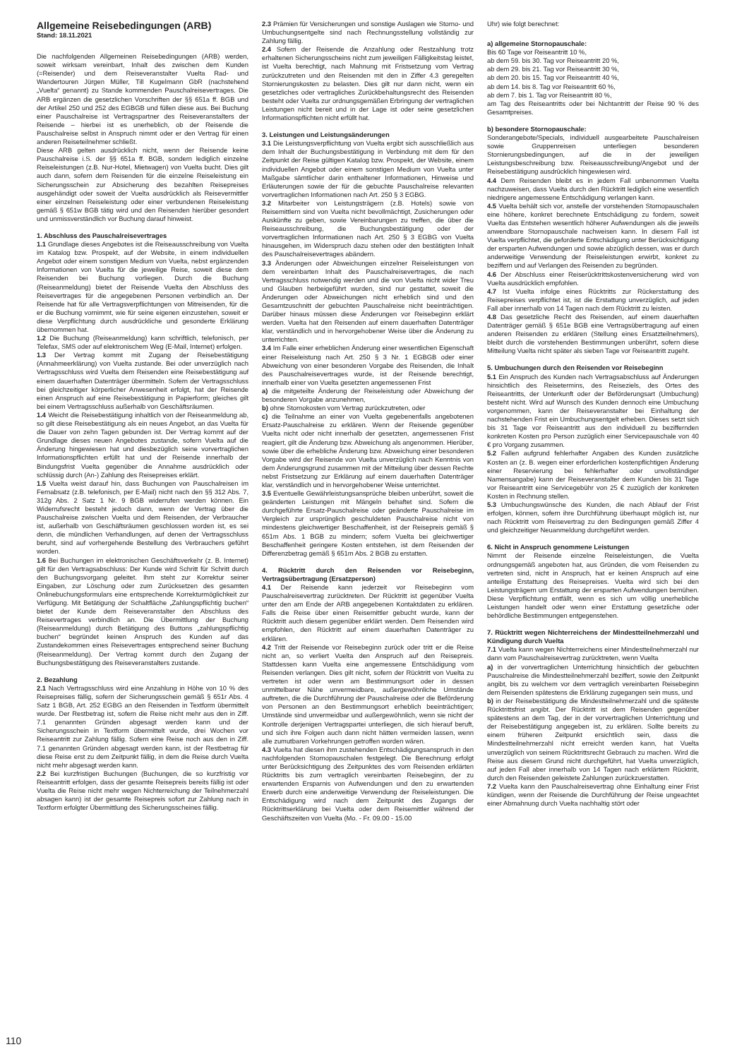Allgemeine Reisebedingungen (ARB)
Stand: 18.11.2021
Die nachfolgenden Allgemeinen Reisebedingungen (ARB) werden, soweit wirksam vereinbart, Inhalt des zwischen dem Kunden (=Reisender) und dem Reiseveranstalter Vuelta Rad- und Wandertouren Jürgen Müller, Till Kugelmann GbR (nachstehend „Vuelta“ genannt) zu Stande kommenden Pauschalreisevertrages. Die ARB ergänzen die gesetzlichen Vorschriften der §§ 651a ff. BGB und der Artikel 250 und 252 des EGBGB und füllen diese aus. Bei Buchung einer Pauschalreise ist Vertragspartner des Reiseveranstalters der Reisende – hierbei ist es unerheblich, ob der Reisende die Pauschalreise selbst in Anspruch nimmt oder er den Vertrag für einen anderen Reiseteilnehmer schließt.
Diese ARB gelten ausdrücklich nicht, wenn der Reisende keine Pauschalreise i.S. der §§ 651a ff. BGB, sondern lediglich einzelne Reiseleistungen (z.B. Nur-Hotel, Mietwagen) von Vuelta bucht. Dies gilt auch dann, sofern dem Reisenden für die einzelne Reiseleistung ein Sicherungsschein zur Absicherung des bezahlten Reisepreises ausgehändigt oder soweit der Vuelta ausdrücklich als Reisevermittler einer einzelnen Reiseleistung oder einer verbundenen Reiseleistung gemäß § 651w BGB tätig wird und den Reisenden hierüber gesondert und unmissverständlich vor Buchung darauf hinweist.
1. Abschluss des Pauschalreisevertrages
1.1 Grundlage dieses Angebotes ist die Reiseausschreibung von Vuelta im Katalog bzw. Prospekt, auf der Website, in einem individuellen Angebot oder einem sonstigen Medium von Vuelta, nebst ergänzenden Informationen von Vuelta für die jeweilige Reise, soweit diese dem Reisenden bei Buchung vorliegen. Durch die Buchung (Reiseanmeldung) bietet der Reisende Vuelta den Abschluss des Reisevertrages für die angegebenen Personen verbindlich an. Der Reisende hat für alle Vertragsverpflichtungen von Mitreisenden, für die er die Buchung vornimmt, wie für seine eigenen einzustehen, soweit er diese Verpflichtung durch ausdrückliche und gesonderte Erklärung übernommen hat.
1.2 Die Buchung (Reiseanmeldung) kann schriftlich, telefonisch, per Telefax, SMS oder auf elektronischem Weg (E-Mail, Internet) erfolgen.
1.3 Der Vertrag kommt mit Zugang der Reisebestätigung (Annahmeerklärung) von Vuelta zustande. Bei oder unverzüglich nach Vertragsschluss wird Vuelta dem Reisenden eine Reisebestätigung auf einem dauerhaften Datenträger übermitteln. Sofern der Vertragsschluss bei gleichzeitiger körperlicher Anwesenheit erfolgt, hat der Reisende einen Anspruch auf eine Reisebestätigung in Papierform; gleiches gilt bei einem Vertragsschluss außerhalb von Geschäftsräumen.
1.4 Weicht die Reisebestätigung inhaltlich von der Reiseanmeldung ab, so gilt diese Reisebestätigung als ein neues Angebot, an das Vuelta für die Dauer von zehn Tagen gebunden ist. Der Vertrag kommt auf der Grundlage dieses neuen Angebotes zustande, sofern Vuelta auf die Änderung hingewiesen hat und diesbezüglich seine vorvertraglichen Informationspflichten erfüllt hat und der Reisende innerhalb der Bindungsfrist Vuelta gegenüber die Annahme ausdrücklich oder schlüssig durch (An-) Zahlung des Reisepreises erklärt.
1.5 Vuelta weist darauf hin, dass Buchungen von Pauschalreisen im Fernabsatz (z.B. telefonisch, per E-Mail) nicht nach den §§ 312 Abs. 7, 312g Abs. 2 Satz 1 Nr. 9 BGB widerrufen werden können. Ein Widerrufsrecht besteht jedoch dann, wenn der Vertrag über die Pauschalreise zwischen Vuelta und dem Reisenden, der Verbraucher ist, außerhalb von Geschäftsräumen geschlossen worden ist, es sei denn, die mündlichen Verhandlungen, auf denen der Vertragsschluss beruht, sind auf vorhergehende Bestellung des Verbrauchers geführt worden.
1.6 Bei Buchungen im elektronischen Geschäftsverkehr (z. B. Internet) gilt für den Vertragsabschluss: Der Kunde wird Schritt für Schritt durch den Buchungsvorgang geleitet. Ihm steht zur Korrektur seiner Eingaben, zur Löschung oder zum Zurücksetzen des gesamten Onlinebuchungsformulars eine entsprechende Korrekturmöglichkeit zur Verfügung. Mit Betätigung der Schaltfläche „Zahlungspflichtig buchen“ bietet der Kunde dem Reiseveranstalter den Abschluss des Reisevertrages verbindlich an. Die Übermittlung der Buchung (Reiseanmeldung) durch Betätigung des Buttons „zahlungspflichtig buchen“ begründet keinen Anspruch des Kunden auf das Zustandekommen eines Reisevertrages entsprechend seiner Buchung (Reiseanmeldung). Der Vertrag kommt durch den Zugang der Buchungsbestätigung des Reiseveranstalters zustande.
2. Bezahlung
2.1 Nach Vertragsschluss wird eine Anzahlung in Höhe von 10 % des Reisepreises fällig, sofern der Sicherungsschein gemäß § 651r Abs. 4 Satz 1 BGB, Art. 252 EGBG an den Reisenden in Textform übermittelt wurde. Der Restbetrag ist, sofern die Reise nicht mehr aus den in Ziff. 7.1 genannten Gründen abgesagt werden kann und der Sicherungsschein in Textform übermittelt wurde, drei Wochen vor Reiseantritt zur Zahlung fällig. Sofern eine Reise noch aus den in Ziff. 7.1 genannten Gründen abgesagt werden kann, ist der Restbetrag für diese Reise erst zu dem Zeitpunkt fällig, in dem die Reise durch Vuelta nicht mehr abgesagt werden kann.
2.2 Bei kurzfristigen Buchungen (Buchungen, die so kurzfristig vor Reiseantritt erfolgen, dass der gesamte Reisepreis bereits fällig ist oder Vuelta die Reise nicht mehr wegen Nichterreichung der Teilnehmerzahl absagen kann) ist der gesamte Reisepreis sofort zur Zahlung nach in Textform erfolgter Übermittlung des Sicherungsscheines fällig.
2.3 Prämien für Versicherungen und sonstige Auslagen wie Storno- und Umbuchungsentgelte sind nach Rechnungsstellung vollständig zur Zahlung fällig.
2.4 Sofern der Reisende die Anzahlung oder Restzahlung trotz erhaltenen Sicherungsscheins nicht zum jeweiligen Fälligkeitstag leistet, ist Vuelta berechtigt, nach Mahnung mit Fristsetzung vom Vertrag zurückzutreten und den Reisenden mit den in Ziffer 4.3 geregelten Stornierungskosten zu belasten. Dies gilt nur dann nicht, wenn ein gesetzliches oder vertragliches Zurückbehaltungsrecht des Reisenden besteht oder Vuelta zur ordnungsgemäßen Erbringung der vertraglichen Leistungen nicht bereit und in der Lage ist oder seine gesetzlichen Informationspflichten nicht erfüllt hat.
3. Leistungen und Leistungsänderungen
3.1 Die Leistungsverpflichtung von Vuelta ergibt sich ausschließlich aus dem Inhalt der Buchungsbestätigung in Verbindung mit dem für den Zeitpunkt der Reise gültigen Katalog bzw. Prospekt, der Website, einem individuellen Angebot oder einem sonstigen Medium von Vuelta unter Maßgabe sämtlicher darin enthaltener Informationen, Hinweise und Erläuterungen sowie der für die gebuchte Pauschalreise relevanten vorvertraglichen Informationen nach Art. 250 § 3 EGBG.
3.2 Mitarbeiter von Leistungsträgern (z.B. Hotels) sowie von Reisemittlern sind von Vuelta nicht bevollmächtigt, Zusicherungen oder Auskünfte zu geben, sowie Vereinbarungen zu treffen, die über die Reiseausschreibung, die Buchungsbestätigung oder der vorvertraglichen Informationen nach Art. 250 § 3 EGBG von Vuelta hinausgehen, im Widerspruch dazu stehen oder den bestätigten Inhalt des Pauschalreisevertrages abändern.
3.3 Änderungen oder Abweichungen einzelner Reiseleistungen von dem vereinbarten Inhalt des Pauschalreisevertrages, die nach Vertragsschluss notwendig werden und die von Vuelta nicht wider Treu und Glauben herbeigeführt wurden, sind nur gestattet, soweit die Änderungen oder Abweichungen nicht erheblich sind und den Gesamtzuschnitt der gebuchten Pauschalreise nicht beeinträchtigen. Darüber hinaus müssen diese Änderungen vor Reisebeginn erklärt werden. Vuelta hat den Reisenden auf einem dauerhaften Datenträger klar, verständlich und in hervorgehobener Weise über die Änderung zu unterrichten.
3.4 Im Falle einer erheblichen Änderung einer wesentlichen Eigenschaft einer Reiseleistung nach Art. 250 § 3 Nr. 1 EGBGB oder einer Abweichung von einer besonderen Vorgabe des Reisenden, die Inhalt des Pauschalreisevertrages wurde, ist der Reisende berechtigt, innerhalb einer von Vuelta gesetzten angemessenen Frist
a) die mitgeteilte Änderung der Reiseleistung oder Abweichung der besonderen Vorgabe anzunehmen,
b) ohne Stornokosten vom Vertrag zurückzutreten, oder
c) die Teilnahme an einer von Vuelta gegebenenfalls angebotenen Ersatz-Pauschalreise zu erklären. Wenn der Reisende gegenüber Vuelta nicht oder nicht innerhalb der gesetzten, angemessenen Frist reagiert, gilt die Änderung bzw. Abweichung als angenommen. Hierüber, sowie über die erhebliche Änderung bzw. Abweichung einer besonderen Vorgabe wird der Reisende von Vuelta unverzüglich nach Kenntnis von dem Änderungsgrund zusammen mit der Mitteilung über dessen Rechte nebst Fristsetzung zur Erklärung auf einem dauerhaften Datenträger klar, verständlich und in hervorgehobener Weise unterrichtet.
3.5 Eventuelle Gewährleistungsansprüche bleiben unberührt, soweit die geänderten Leistungen mit Mängeln behaftet sind. Sofern die durchgeführte Ersatz-Pauschalreise oder geänderte Pauschalreise im Vergleich zur ursprünglich geschuldeten Pauschalreise nicht von mindestens gleichwertiger Beschaffenheit, ist der Reisepreis gemäß § 651m Abs. 1 BGB zu mindern; sofern Vuelta bei gleichwertiger Beschaffenheit geringere Kosten entstehen, ist dem Reisenden der Differenzbetrag gemäß § 651m Abs. 2 BGB zu erstatten.
4. Rücktritt durch den Reisenden vor Reisebeginn, Vertragsübertragung (Ersatzperson)
4.1 Der Reisende kann jederzeit vor Reisebeginn vom Pauschalreisevertrag zurücktreten. Der Rücktritt ist gegenüber Vuelta unter den am Ende der ARB angegebenen Kontaktdaten zu erklären. Falls die Reise über einen Reisemittler gebucht wurde, kann der Rücktritt auch diesem gegenüber erklärt werden. Dem Reisenden wird empfohlen, den Rücktritt auf einem dauerhaften Datenträger zu erklären.
4.2 Tritt der Reisende vor Reisebeginn zurück oder tritt er die Reise nicht an, so verliert Vuelta den Anspruch auf den Reisepreis. Stattdessen kann Vuelta eine angemessene Entschädigung vom Reisenden verlangen. Dies gilt nicht, sofern der Rücktritt von Vuelta zu vertreten ist oder wenn am Bestimmungsort oder in dessen unmittelbarer Nähe unvermeidbare, außergewöhnliche Umstände auftreten, die die Durchführung der Pauschalreise oder die Beförderung von Personen an den Bestimmungsort erheblich beeinträchtigen; Umstände sind unvermeidbar und außergewöhnlich, wenn sie nicht der Kontrolle derjenigen Vertragspartei unterliegen, die sich hierauf beruft, und sich ihre Folgen auch dann nicht hätten vermeiden lassen, wenn alle zumutbaren Vorkehrungen getroffen worden wären.
4.3 Vuelta hat diesen ihm zustehenden Entschädigungsanspruch in den nachfolgenden Stornopauschalen festgelegt. Die Berechnung erfolgt unter Berücksichtigung des Zeitpunktes des vom Reisenden erklärten Rücktritts bis zum vertraglich vereinbarten Reisebeginn, der zu erwartenden Ersparnis von Aufwendungen und den zu erwartenden Erwerb durch eine anderweitige Verwendung der Reiseleistungen. Die Entschädigung wird nach dem Zeitpunkt des Zugangs der Rücktrittserklärung bei Vuelta oder dem Reisemittler während der Geschäftszeiten von Vuelta (Mo. - Fr. 09.00 - 15.00
Uhr) wie folgt berechnet:
a) allgemeine Stornopauschale:
Bis 60 Tage vor Reiseantritt 10 %,
ab dem 59. bis 30. Tag vor Reiseantritt 20 %,
ab dem 29. bis 21. Tag vor Reiseantritt 30 %,
ab dem 20. bis 15. Tag vor Reiseantritt 40 %,
ab dem 14. bis 8. Tag vor Reiseantritt 60 %,
ab dem 7. bis 1. Tag vor Reiseantritt 80 %,
am Tag des Reiseantritts oder bei Nichtantritt der Reise 90 % des Gesamtpreises.
b) besondere Stornopauschale:
Sonderangebote/Specials, individuell ausgearbeitete Pauschalreisen sowie Gruppenreisen unterliegen besonderen Stornierungsbedingungen, auf die in der jeweiligen Leistungsbeschreibung bzw. Reiseausschreibung/Angebot und der Reisebestätigung ausdrücklich hingewiesen wird.
4.4 Dem Reisenden bleibt es in jedem Fall unbenommen Vuelta nachzuweisen, dass Vuelta durch den Rücktritt lediglich eine wesentlich niedrigere angemessene Entschädigung verlangen kann.
4.5 Vuelta behält sich vor, anstelle der vorstehenden Stornopauschalen eine höhere, konkret berechnete Entschädigung zu fordern, soweit Vuelta das Entstehen wesentlich höherer Aufwendungen als die jeweils anwendbare Stornopauschale nachweisen kann. In diesem Fall ist Vuelta verpflichtet, die geforderte Entschädigung unter Berücksichtigung der ersparten Aufwendungen und sowie abzüglich dessen, was er durch anderweitige Verwendung der Reiseleistungen erwirbt, konkret zu beziffern und auf Verlangen des Reisenden zu begründen.
4.6 Der Abschluss einer Reiserücktrittskostenversicherung wird von Vuelta ausdrücklich empfohlen.
4.7 Ist Vuelta infolge eines Rücktritts zur Rückerstattung des Reisepreises verpflichtet ist, ist die Erstattung unverzüglich, auf jeden Fall aber innerhalb von 14 Tagen nach dem Rücktritt zu leisten.
4.8 Das gesetzliche Recht des Reisenden, auf einem dauerhaften Datenträger gemäß § 651e BGB eine Vertragsübertragung auf einen anderen Reisenden zu erklären (Stellung eines Ersatzteilnehmers), bleibt durch die vorstehenden Bestimmungen unberührt, sofern diese Mitteilung Vuelta nicht später als sieben Tage vor Reiseantritt zugeht.
5. Umbuchungen durch den Reisenden vor Reisebeginn
5.1 Ein Anspruch des Kunden nach Vertragsabschluss auf Änderungen hinsichtlich des Reisetermins, des Reiseziels, des Ortes des Reiseantritts, der Unterkunft oder der Beförderungsart (Umbuchung) besteht nicht. Wird auf Wunsch des Kunden dennoch eine Umbuchung vorgenommen, kann der Reiseveranstalter bei Einhaltung der nachstehenden Frist ein Umbuchungsentgelt erheben. Dieses setzt sich bis 31 Tage vor Reiseantritt aus den individuell zu beziffernden konkreten Kosten pro Person zuzüglich einer Servicepauschale von 40 € pro Vorgang zusammen.
5.2 Fallen aufgrund fehlerhafter Angaben des Kunden zusätzliche Kosten an (z. B. wegen einer erforderlichen kostenpflichtigen Änderung einer Reservierung bei fehlerhafter oder unvollständiger Namensangabe) kann der Reiseveranstalter dem Kunden bis 31 Tage vor Reiseantritt eine Servicegebühr von 25 € zuzüglich der konkreten Kosten in Rechnung stellen.
5.3 Umbuchungswünsche des Kunden, die nach Ablauf der Frist erfolgen, können, sofern ihre Durchführung überhaupt möglich ist, nur nach Rücktritt vom Reisevertrag zu den Bedingungen gemäß Ziffer 4 und gleichzeitiger Neuanmeldung durchgeführt werden.
6. Nicht in Anspruch genommene Leistungen
Nimmt der Reisende einzelne Reiseleistungen, die Vuelta ordnungsgemäß angeboten hat, aus Gründen, die vom Reisenden zu vertreten sind, nicht in Anspruch, hat er keinen Anspruch auf eine anteilige Erstattung des Reisepreises. Vuelta wird sich bei den Leistungsträgern um Erstattung der ersparten Aufwendungen bemühen. Diese Verpflichtung entfällt, wenn es sich um völlig unerhebliche Leistungen handelt oder wenn einer Erstattung gesetzliche oder behördliche Bestimmungen entgegenstehen.
7. Rücktritt wegen Nichterreichens der Mindestteilnehmerzahl und Kündigung durch Vuelta
7.1 Vuelta kann wegen Nichterreichens einer Mindestteilnehmerzahl nur dann vom Pauschalreisevertrag zurücktreten, wenn Vuelta
a) in der vorvertraglichen Unterrichtung hinsichtlich der gebuchten Pauschalreise die Mindestteilnehmerzahl beziffert, sowie den Zeitpunkt angibt, bis zu welchem vor dem vertraglich vereinbarten Reisebeginn dem Reisenden spätestens die Erklärung zugegangen sein muss, und
b) in der Reisebestätigung die Mindestteilnehmerzahl und die späteste Rücktrittsfrist angibt. Der Rücktritt ist dem Reisenden gegenüber spätestens an dem Tag, der in der vorvertraglichen Unterrichtung und der Reisebestätigung angegeben ist, zu erklären. Sollte bereits zu einem früheren Zeitpunkt ersichtlich sein, dass die Mindestteilnehmerzahl nicht erreicht werden kann, hat Vuelta unverzüglich von seinem Rücktrittsrecht Gebrauch zu machen. Wird die Reise aus diesem Grund nicht durchgeführt, hat Vuelta unverzüglich, auf jeden Fall aber innerhalb von 14 Tagen nach erklärtem Rücktritt, durch den Reisenden geleistete Zahlungen zurückzuerstatten.
7.2 Vuelta kann den Pauschalreisevertrag ohne Einhaltung einer Frist kündigen, wenn der Reisende die Durchführung der Reise ungeachtet einer Abmahnung durch Vuelta nachhaltig stört oder
110